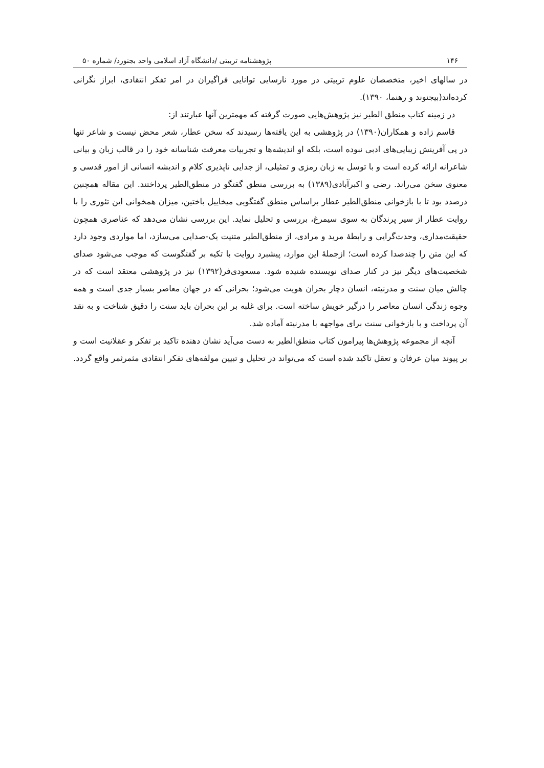۱۴۶ پژوهشنامه تربیتی /دانشگاه آزاد اسلامی واحد بجنورد/ شماره ۵۰
در سالهای اخیر، متخصصان علوم تربیتی در مورد نارسایی توانایی فراگیران در امر تفکر انتقادی، ابراز نگرانی کرده‌اند(بیجنوند و رهنما، ۱۳۹۰).
در زمینه کتاب منطق الطیر نیز پژوهش‌هایی صورت گرفته که مهمترین آنها عبارتند از:
قاسم زاده و همکاران(۱۳۹۰) در پژوهشی به این یافته‌ها رسیدند که سخن عطار، شعر محض نیست و شاعر تنها در پی آفرینش زیبایی‌های ادبی نبوده است، بلکه او اندیشه‌ها و تجربیات معرفت شناسانه خود را در قالب زبان و بیانی شاعرانه ارائه کرده است و با توسل به زبان رمزی و تمثیلی، از جدایی ناپذیری کلام و اندیشه انسانی از امور قدسی و معنوی سخن می‌راند. رضی و اکبرآبادی(۱۳۸۹) به بررسی منطق گفتگو در منطق‌الطیر پرداختند. این مقاله همچنین درصدد بود تا با بازخوانی منطق‌الطیر عطار براساس منطق گفتگویی میخاییل باختین، میزان همخوانی این تئوری را با روایت عطار از سیر پرندگان به سوی سیمرغ، بررسی و تحلیل نماید. این بررسی نشان می‌دهد که عناصری همچون حقیقت‌مداری، وحدت‌گرایی و رابطهٔ مرید و مرادی، از منطق‌الطیر متنیت یک-صدایی می‌سازد، اما مواردی وجود دارد که این متن را چندصدا کرده است؛ ازجملهٔ این موارد، پیشبرد روایت با تکیه بر گفتگوست که موجب می‌شود صدای شخصیت‌های دیگر نیز در کنار صدای نویسنده شنیده شود. مسعودی‌فر(۱۳۹۲) نیز در پژوهشی معتقد است که در چالش میان سنت و مدرنیته، انسان دچار بحران هویت می‌شود؛ بحرانی که در جهان معاصر بسیار جدی است و همه وجوه زندگی انسان معاصر را درگیر خویش ساخته است. برای غلبه بر این بحران باید سنت را دقیق شناخت و به نقد آن پرداخت و با بازخوانی سنت برای مواجهه با مدرنیته آماده شد.
آنچه از مجموعه پژوهش‌ها پیرامون کتاب منطق‌الطیر به دست می‌آید نشان دهنده تاکید بر تفکر و عقلانیت است و بر پیوند میان عرفان و تعقل تاکید شده است که می‌تواند در تحلیل و تبیین مولفه‌های تفکر انتقادی مثمرثمر واقع گردد.